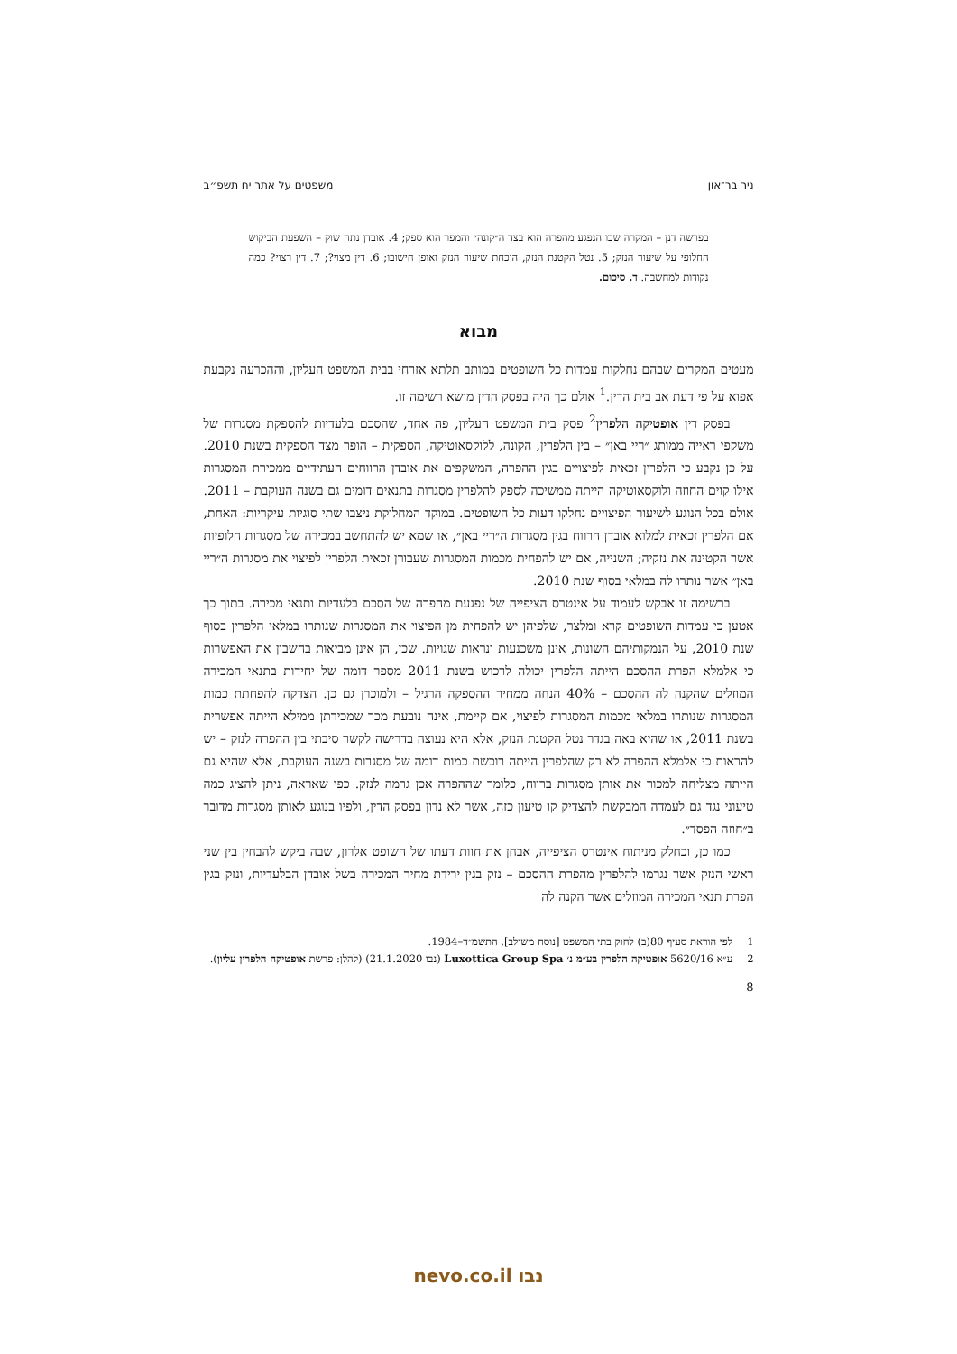ניר בר־און משפטים על אתר יח תשפ״ב
בפרשה דנן – המקרה שבו הנפגע מהפרה הוא בצד ה״קונה״ והמפר הוא ספק; 4. אובדן נתח שוק – השפעת הביקוש החלופי על שיעור הנזק; 5. נטל הקטנת הנזק, הוכחת שיעור הנזק ואופן חישובו; 6. דין מצוי?; 7. דין רצוי? כמה נקודות למחשבה. ד. סיכום.
מבוא
מעטים המקרים שבהם נחלקות עמדות כל השופטים במותב תלתא אזרחי בבית המשפט העליון, וההכרעה נקבעת אפוא על פי דעת אב בית הדין.<sup>1</sup> אולם כך היה בפסק הדין מושא רשימה זו.
בפסק דין אופטיקה הלפרין<sup>2</sup> פסק בית המשפט העליון, פה אחד, שהסכם בלעדיות להספקת מסגרות של משקפי ראייה ממותג ״ריי באן״ – בין הלפרין, הקונה, ללוקסאוטיקה, הספקית – הופר מצד הספקית בשנת 2010. על כן נקבע כי הלפרין זכאית לפיצויים בגין ההפרה, המשקפים את אובדן הרווחים העתידיים ממכירת המסגרות אילו קוים החוזה ולוקסאוטיקה הייתה ממשיכה לספק להלפרין מסגרות בתנאים דומים גם בשנה העוקבת – 2011. אולם בכל הנוגע לשיעור הפיצויים נחלקו דעות כל השופטים. במוקד המחלוקת ניצבו שתי סוגיות עיקריות: האחת, אם הלפרין זכאית למלוא אובדן הרווח בגין מסגרות ה״ריי באן״, או שמא יש להתחשב במכירה של מסגרות חלופיות אשר הקטינה את נזקיה; השנייה, אם יש להפחית מכמות המסגרות שעבורן זכאית הלפרין לפיצוי את מסגרות ה״ריי באן״ אשר נותרו לה במלאי בסוף שנת 2010.
ברשימה זו אבקש לעמוד על אינטרס הציפייה של נפגעת מהפרה של הסכם בלעדיות ותנאי מכירה. בתוך כך אטען כי עמדות השופטים קרא ומלצר, שלפיהן יש להפחית מן הפיצוי את המסגרות שנותרו במלאי הלפרין בסוף שנת 2010, על הנמקותיהם השונות, אינן משכנעות ונראות שגויות. שכן, הן אינן מביאות בחשבון את האפשרות כי אלמלא הפרת ההסכם הייתה הלפרין יכולה לרכוש בשנת 2011 מספר דומה של יחידות בתנאי המכירה המוזלים שהקנה לה ההסכם – 40% הנחה ממחיר ההספקה הרגיל – ולמוכרן גם כן. הצדקה להפחתת כמות המסגרות שנותרו במלאי מכמות המסגרות לפיצוי, אם קיימת, אינה נובעת מכך שמכירתן ממילא הייתה אפשרית בשנת 2011, או שהיא באה בגדר נטל הקטנת הנזק, אלא היא נעוצה בדרישה לקשר סיבתי בין ההפרה לנזק – יש להראות כי אלמלא ההפרה לא רק שהלפרין הייתה רוכשת כמות דומה של מסגרות בשנה העוקבת, אלא שהיא גם הייתה מצליחה למכור את אותן מסגרות ברווח, כלומר שההפרה אכן גרמה לנזק. כפי שאראה, ניתן להציג כמה טיעוני נגד גם לעמדה המבקשת להצדיק קו טיעון כזה, אשר לא נדון בפסק הדין, ולפיו בנוגע לאותן מסגרות מדובר ב״חוזה הפסד״.
כמו כן, וכחלק מניתוח אינטרס הציפייה, אבחן את חוות דעתו של השופט אלרון, שבה ביקש להבחין בין שני ראשי הנזק אשר נגרמו להלפרין מהפרת ההסכם – נזק בגין ירידת מחיר המכירה בשל אובדן הבלעדיות, ונזק בגין הפרת תנאי המכירה המוזלים אשר הקנה לה
1 לפי הוראת סעיף 80(ב) לחוק בתי המשפט [נוסח משולב], התשמ״ד–1984.
2 ע״א 5620/16 אופטיקה הלפרין בע״מ נ׳ Luxottica Group Spa (נבו 21.1.2020) (להלן: פרשת אופטיקה הלפרין עליון).
8
נבו nevo.co.il